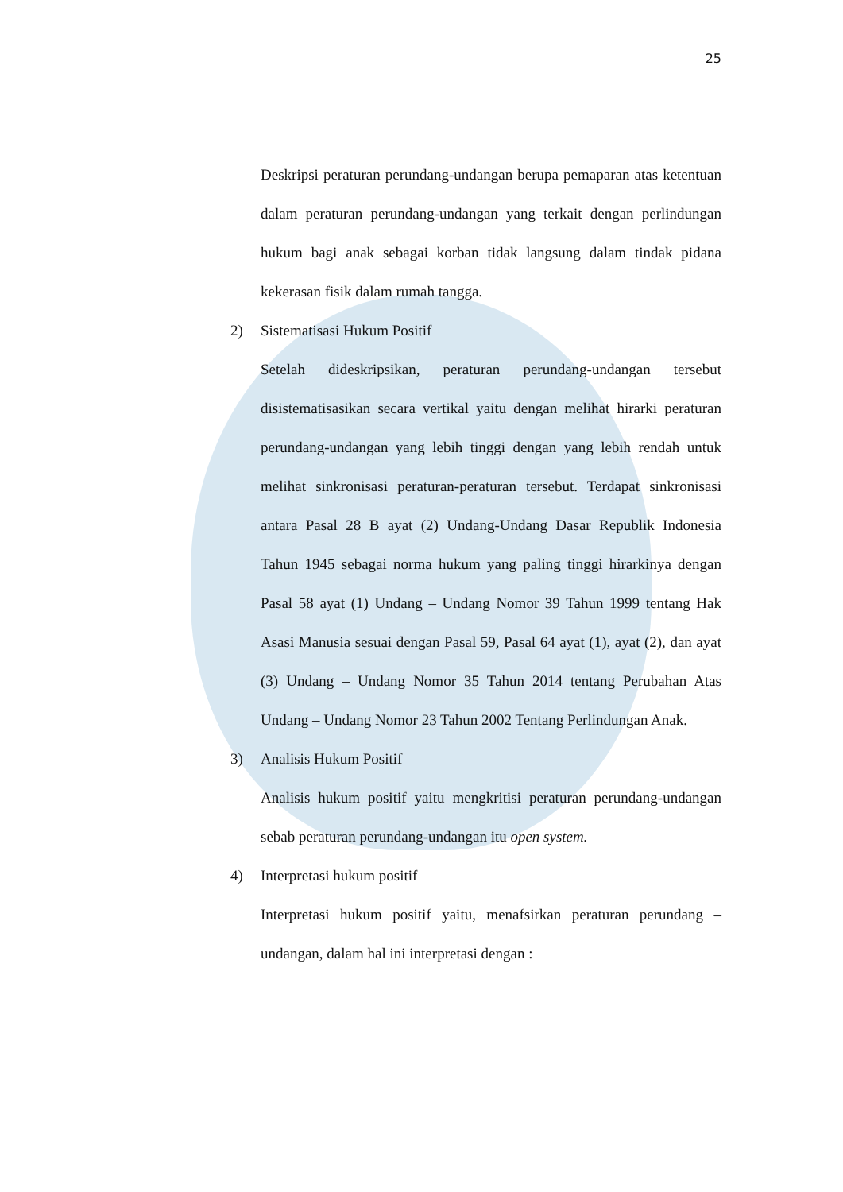25
Deskripsi peraturan perundang-undangan berupa pemaparan atas ketentuan dalam peraturan perundang-undangan yang terkait dengan perlindungan hukum bagi anak sebagai korban tidak langsung dalam tindak pidana kekerasan fisik dalam rumah tangga.
2) Sistematisasi Hukum Positif
Setelah dideskripsikan, peraturan perundang-undangan tersebut disistematisasikan secara vertikal yaitu dengan melihat hirarki peraturan perundang-undangan yang lebih tinggi dengan yang lebih rendah untuk melihat sinkronisasi peraturan-peraturan tersebut. Terdapat sinkronisasi antara Pasal 28 B ayat (2) Undang-Undang Dasar Republik Indonesia Tahun 1945 sebagai norma hukum yang paling tinggi hirarkinya dengan Pasal 58 ayat (1) Undang – Undang Nomor 39 Tahun 1999 tentang Hak Asasi Manusia sesuai dengan Pasal 59, Pasal 64 ayat (1), ayat (2), dan ayat (3) Undang – Undang Nomor 35 Tahun 2014 tentang Perubahan Atas Undang – Undang Nomor 23 Tahun 2002 Tentang Perlindungan Anak.
3) Analisis Hukum Positif
Analisis hukum positif yaitu mengkritisi peraturan perundang-undangan sebab peraturan perundang-undangan itu open system.
4) Interpretasi hukum positif
Interpretasi hukum positif yaitu, menafsirkan peraturan perundang – undangan, dalam hal ini interpretasi dengan :